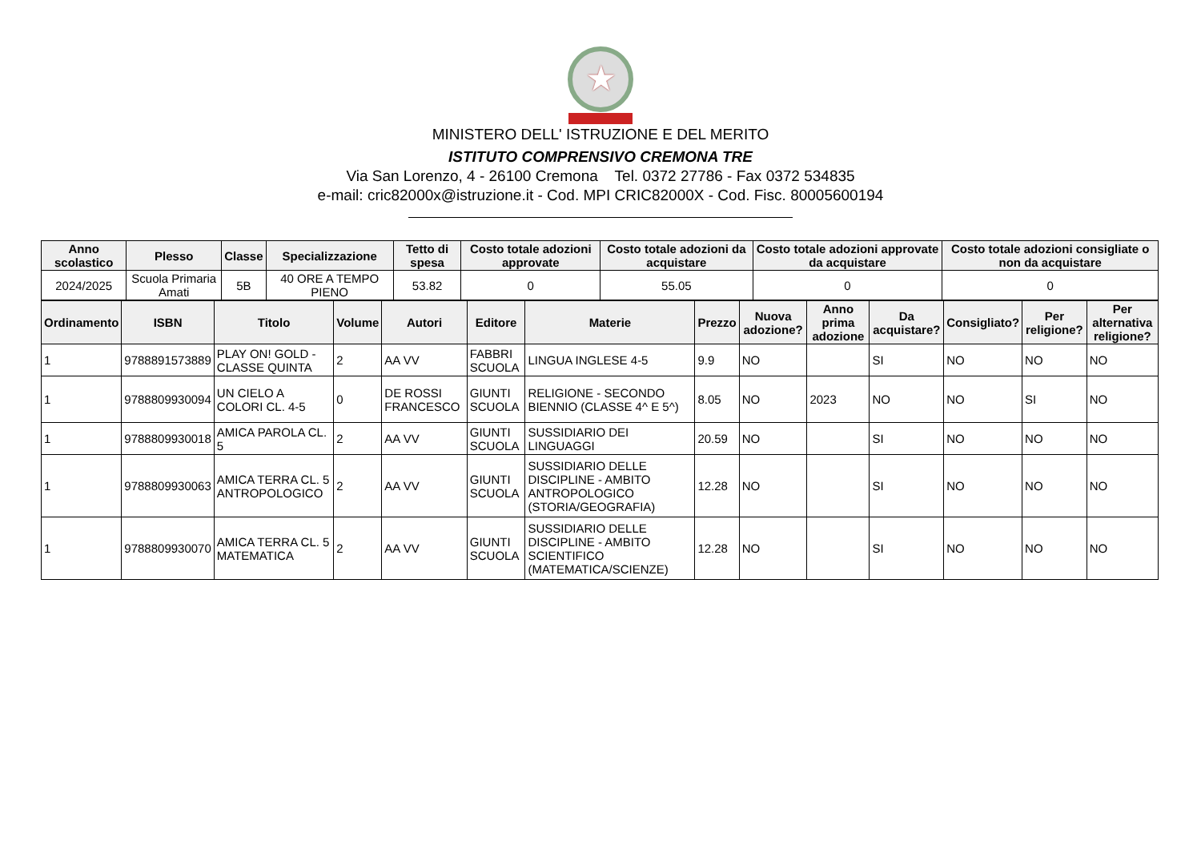★
MINISTERO DELL' ISTRUZIONE E DEL MERITO
ISTITUTO COMPRENSIVO CREMONA TRE
Via San Lorenzo, 4 - 26100 Cremona Tel. 0372 27786 - Fax 0372 534835
e-mail: cric82000x@istruzione.it - Cod. MPI CRIC82000X - Cod. Fisc. 80005600194
| Anno scolastico | Plesso | Classe | Specializzazione | Tetto di spesa | Costo totale adozioni approvate | Costo totale adozioni da acquistare | Costo totale adozioni approvate da acquistare | Costo totale adozioni consigliate o non da acquistare |
| --- | --- | --- | --- | --- | --- | --- | --- | --- |
| 2024/2025 | Scuola Primaria Amati | 5B | 40 ORE A TEMPO PIENO | 53.82 | 0 | 55.05 | 0 | 0 |
| Ordinamento | ISBN | Titolo | Volume | Autori | Editore | Materie | Prezzo | Nuova adozione? | Anno prima adozione | Da acquistare? | Consigliato? | Per religione? | Per alternativa religione? |
| --- | --- | --- | --- | --- | --- | --- | --- | --- | --- | --- | --- | --- | --- |
| 1 | 9788891573889 | PLAY ON! GOLD - CLASSE QUINTA | 2 | AA VV | FABBRI SCUOLA | LINGUA INGLESE 4-5 | 9.9 | NO | | SI | NO | NO | NO |
| 1 | 9788809930094 | UN CIELO A COLORI CL. 4-5 | 0 | DE ROSSI FRANCESCO | GIUNTI SCUOLA | RELIGIONE - SECONDO BIENNIO (CLASSE 4^ E 5^) | 8.05 | NO | 2023 | NO | NO | SI | NO |
| 1 | 9788809930018 | AMICA PAROLA CL. 5 | 2 | AA VV | GIUNTI SCUOLA | SUSSIDIARIO DEI LINGUAGGI | 20.59 | NO | | SI | NO | NO | NO |
| 1 | 9788809930063 | AMICA TERRA CL. 5 ANTROPOLOGICO | 2 | AA VV | GIUNTI SCUOLA | SUSSIDIARIO DELLE DISCIPLINE - AMBITO ANTROPOLOGICO (STORIA/GEOGRAFIA) | 12.28 | NO | | SI | NO | NO | NO |
| 1 | 9788809930070 | AMICA TERRA CL. 5 MATEMATICA | 2 | AA VV | GIUNTI SCUOLA | SUSSIDIARIO DELLE DISCIPLINE - AMBITO SCIENTIFICO (MATEMATICA/SCIENZE) | 12.28 | NO | | SI | NO | NO | NO |